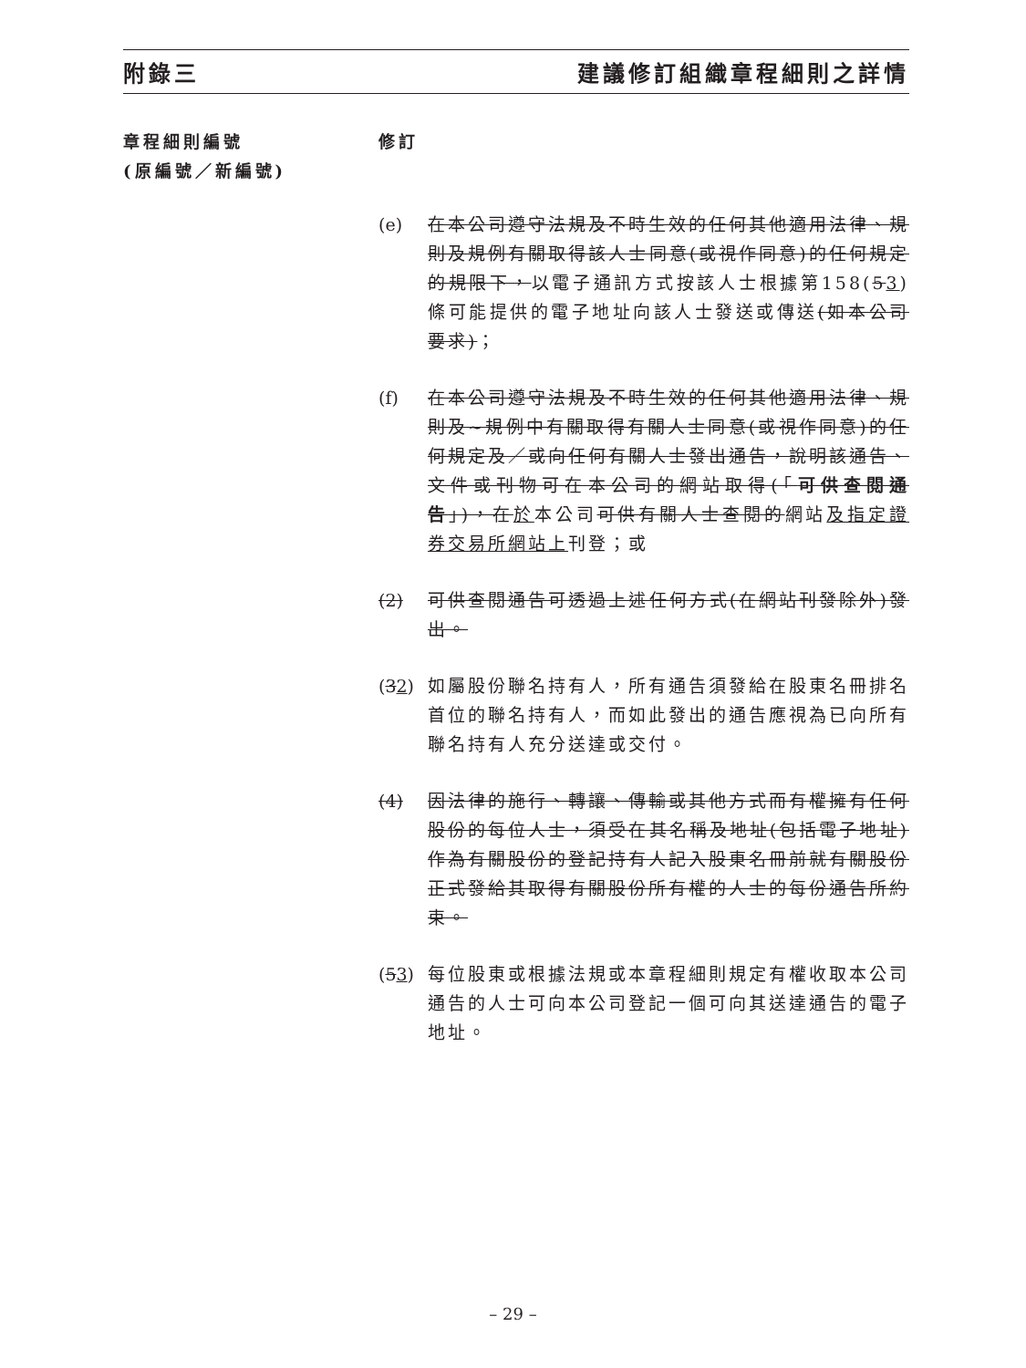附錄三 建議修訂組織章程細則之詳情
章程細則編號
(原編號／新編號)
修訂
(e) 在本公司遵守法規及不時生效的任何其他適用法律、規則及規例有關取得該人士同意(或視作同意)的任何規定的規限下，以電子通訊方式按該人士根據第158(53)條可能提供的電子地址向該人士發送或傳送(如本公司要求)；
(f) 在本公司遵守法規及不時生效的任何其他適用法律、規則及~規例中有關取得有關人士同意(或視作同意)的任何規定及／或向任何有關人士發出通告，說明該通告、文件或刊物可在本公司的網站取得(「可供查閱通告」)，在於本公司可供有關人士查閱的網站及指定證券交易所網站上刊登；或
(2) 可供查閱通告可透過上述任何方式(在網站刊發除外)發出。
(32)
如屬股份聯名持有人，所有通告須發給在股東名冊排名首位的聯名持有人，而如此發出的通告應視為已向所有聯名持有人充分送達或交付。
(4) 因法律的施行、轉讓、傳輸或其他方式而有權擁有任何股份的每位人士，須受在其名稱及地址(包括電子地址)作為有關股份的登記持有人記入股東名冊前就有關股份正式發給其取得有關股份所有權的人士的每份通告所約束。
(53)
每位股東或根據法規或本章程細則規定有權收取本公司通告的人士可向本公司登記一個可向其送達通告的電子地址。
– 29 –